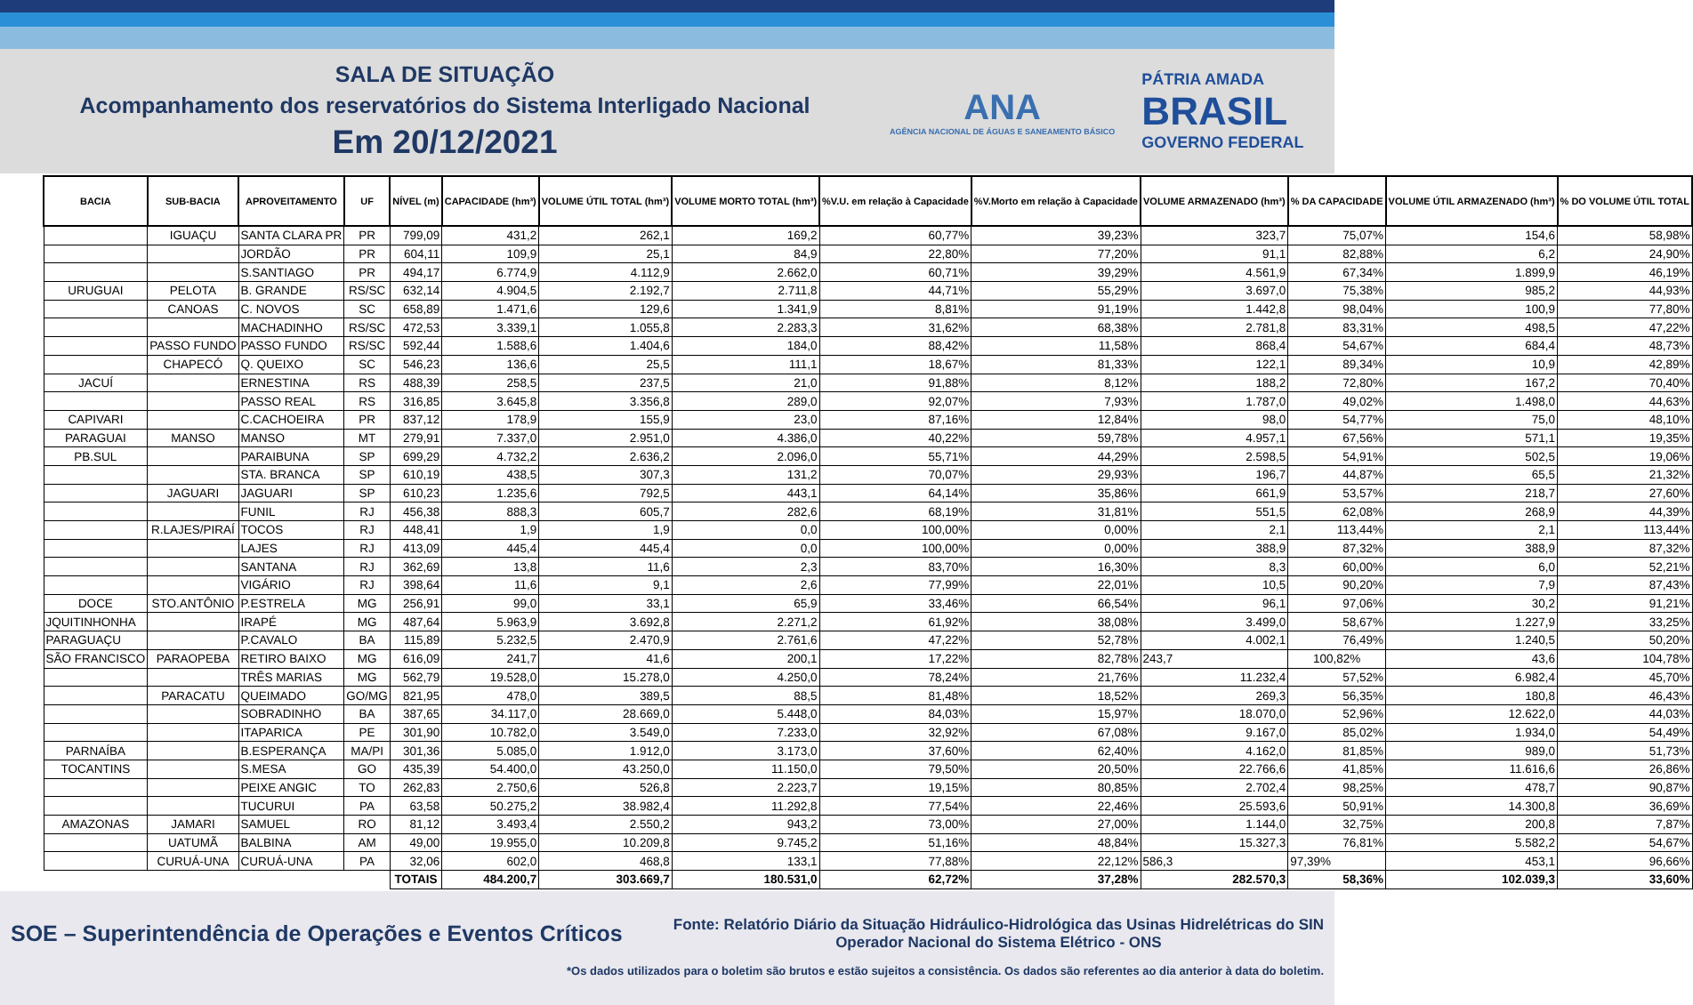SALA DE SITUAÇÃO
Acompanhamento dos reservatórios do Sistema Interligado Nacional
Em 20/12/2021
ANA
AGÊNCIA NACIONAL DE ÁGUAS E SANEAMENTO BÁSICO
PÁTRIA AMADA
BRASIL
GOVERNO FEDERAL
| BACIA | SUB-BACIA | APROVEITAMENTO | UF | NÍVEL (m) | CAPACIDADE (hm³) | VOLUME ÚTIL TOTAL (hm³) | VOLUME MORTO TOTAL (hm³) | %V.U. em relação à Capacidade | %V.Morto em relação à Capacidade | VOLUME ARMAZENADO (hm³) | % DA CAPACIDADE | VOLUME ÚTIL ARMAZENADO (hm³) | % DO VOLUME ÚTIL TOTAL |
| --- | --- | --- | --- | --- | --- | --- | --- | --- | --- | --- | --- | --- | --- |
| | IGUAÇU | SANTA CLARA PR | PR | 799,09 | 431,2 | 262,1 | 169,2 | 60,77% | 39,23% | 323,7 | 75,07% | 154,6 | 58,98% |
| | | JORDÃO | PR | 604,11 | 109,9 | 25,1 | 84,9 | 22,80% | 77,20% | 91,1 | 82,88% | 6,2 | 24,90% |
| | | S.SANTIAGO | PR | 494,17 | 6.774,9 | 4.112,9 | 2.662,0 | 60,71% | 39,29% | 4.561,9 | 67,34% | 1.899,9 | 46,19% |
| URUGUAI | PELOTA | B. GRANDE | RS/SC | 632,14 | 4.904,5 | 2.192,7 | 2.711,8 | 44,71% | 55,29% | 3.697,0 | 75,38% | 985,2 | 44,93% |
| | CANOAS | C. NOVOS | SC | 658,89 | 1.471,6 | 129,6 | 1.341,9 | 8,81% | 91,19% | 1.442,8 | 98,04% | 100,9 | 77,80% |
| | | MACHADINHO | RS/SC | 472,53 | 3.339,1 | 1.055,8 | 2.283,3 | 31,62% | 68,38% | 2.781,8 | 83,31% | 498,5 | 47,22% |
| | PASSO FUNDO | PASSO FUNDO | RS/SC | 592,44 | 1.588,6 | 1.404,6 | 184,0 | 88,42% | 11,58% | 868,4 | 54,67% | 684,4 | 48,73% |
| | CHAPECÓ | Q. QUEIXO | SC | 546,23 | 136,6 | 25,5 | 111,1 | 18,67% | 81,33% | 122,1 | 89,34% | 10,9 | 42,89% |
| JACUÍ | | ERNESTINA | RS | 488,39 | 258,5 | 237,5 | 21,0 | 91,88% | 8,12% | 188,2 | 72,80% | 167,2 | 70,40% |
| | | PASSO REAL | RS | 316,85 | 3.645,8 | 3.356,8 | 289,0 | 92,07% | 7,93% | 1.787,0 | 49,02% | 1.498,0 | 44,63% |
| CAPIVARI | | C.CACHOEIRA | PR | 837,12 | 178,9 | 155,9 | 23,0 | 87,16% | 12,84% | 98,0 | 54,77% | 75,0 | 48,10% |
| PARAGUAI | MANSO | MANSO | MT | 279,91 | 7.337,0 | 2.951,0 | 4.386,0 | 40,22% | 59,78% | 4.957,1 | 67,56% | 571,1 | 19,35% |
| PB.SUL | | PARAIBUNA | SP | 699,29 | 4.732,2 | 2.636,2 | 2.096,0 | 55,71% | 44,29% | 2.598,5 | 54,91% | 502,5 | 19,06% |
| | | STA. BRANCA | SP | 610,19 | 438,5 | 307,3 | 131,2 | 70,07% | 29,93% | 196,7 | 44,87% | 65,5 | 21,32% |
| | JAGUARI | JAGUARI | SP | 610,23 | 1.235,6 | 792,5 | 443,1 | 64,14% | 35,86% | 661,9 | 53,57% | 218,7 | 27,60% |
| | | FUNIL | RJ | 456,38 | 888,3 | 605,7 | 282,6 | 68,19% | 31,81% | 551,5 | 62,08% | 268,9 | 44,39% |
| | R.LAJES/PIRAÍ | TOCOS | RJ | 448,41 | 1,9 | 1,9 | 0,0 | 100,00% | 0,00% | 2,1 | 113,44% | 2,1 | 113,44% |
| | | LAJES | RJ | 413,09 | 445,4 | 445,4 | 0,0 | 100,00% | 0,00% | 388,9 | 87,32% | 388,9 | 87,32% |
| | | SANTANA | RJ | 362,69 | 13,8 | 11,6 | 2,3 | 83,70% | 16,30% | 8,3 | 60,00% | 6,0 | 52,21% |
| | | VIGÁRIO | RJ | 398,64 | 11,6 | 9,1 | 2,6 | 77,99% | 22,01% | 10,5 | 90,20% | 7,9 | 87,43% |
| DOCE | STO.ANTÔNIO | P.ESTRELA | MG | 256,91 | 99,0 | 33,1 | 65,9 | 33,46% | 66,54% | 96,1 | 97,06% | 30,2 | 91,21% |
| JQUITINHONHA | | IRAPÉ | MG | 487,64 | 5.963,9 | 3.692,8 | 2.271,2 | 61,92% | 38,08% | 3.499,0 | 58,67% | 1.227,9 | 33,25% |
| PARAGUAÇU | | P.CAVALO | BA | 115,89 | 5.232,5 | 2.470,9 | 2.761,6 | 47,22% | 52,78% | 4.002,1 | 76,49% | 1.240,5 | 50,20% |
| SÃO FRANCISCO | PARAOPEBA | RETIRO BAIXO | MG | 616,09 | 241,7 | 41,6 | 200,1 | 17,22% | 82,78% | 243,7 | 100,82% | 43,6 | 104,78% |
| | | TRÊS MARIAS | MG | 562,79 | 19.528,0 | 15.278,0 | 4.250,0 | 78,24% | 21,76% | 11.232,4 | 57,52% | 6.982,4 | 45,70% |
| | PARACATU | QUEIMADO | GO/MG | 821,95 | 478,0 | 389,5 | 88,5 | 81,48% | 18,52% | 269,3 | 56,35% | 180,8 | 46,43% |
| | | SOBRADINHO | BA | 387,65 | 34.117,0 | 28.669,0 | 5.448,0 | 84,03% | 15,97% | 18.070,0 | 52,96% | 12.622,0 | 44,03% |
| | | ITAPARICA | PE | 301,90 | 10.782,0 | 3.549,0 | 7.233,0 | 32,92% | 67,08% | 9.167,0 | 85,02% | 1.934,0 | 54,49% |
| PARNAÍBA | | B.ESPERANÇA | MA/PI | 301,36 | 5.085,0 | 1.912,0 | 3.173,0 | 37,60% | 62,40% | 4.162,0 | 81,85% | 989,0 | 51,73% |
| TOCANTINS | | S.MESA | GO | 435,39 | 54.400,0 | 43.250,0 | 11.150,0 | 79,50% | 20,50% | 22.766,6 | 41,85% | 11.616,6 | 26,86% |
| | | PEIXE ANGIC | TO | 262,83 | 2.750,6 | 526,8 | 2.223,7 | 19,15% | 80,85% | 2.702,4 | 98,25% | 478,7 | 90,87% |
| | | TUCURUI | PA | 63,58 | 50.275,2 | 38.982,4 | 11.292,8 | 77,54% | 22,46% | 25.593,6 | 50,91% | 14.300,8 | 36,69% |
| AMAZONAS | JAMARI | SAMUEL | RO | 81,12 | 3.493,4 | 2.550,2 | 943,2 | 73,00% | 27,00% | 1.144,0 | 32,75% | 200,8 | 7,87% |
| | UATUMÃ | BALBINA | AM | 49,00 | 19.955,0 | 10.209,8 | 9.745,2 | 51,16% | 48,84% | 15.327,3 | 76,81% | 5.582,2 | 54,67% |
| | CURUÁ-UNA | CURUÁ-UNA | PA | 32,06 | 602,0 | 468,8 | 133,1 | 77,88% | 22,12% | 586,3 | 97,39% | 453,1 | 96,66% |
| | | | | TOTAIS | 484.200,7 | 303.669,7 | 180.531,0 | 62,72% | 37,28% | 282.570,3 | 58,36% | 102.039,3 | 33,60% |
SOE – Superintendência de Operações e Eventos Críticos
Fonte: Relatório Diário da Situação Hidráulico-Hidrológica das Usinas Hidrelétricas do SIN
Operador Nacional do Sistema Elétrico - ONS
*Os dados utilizados para o boletim são brutos e estão sujeitos a consistência. Os dados são referentes ao dia anterior à data do boletim.